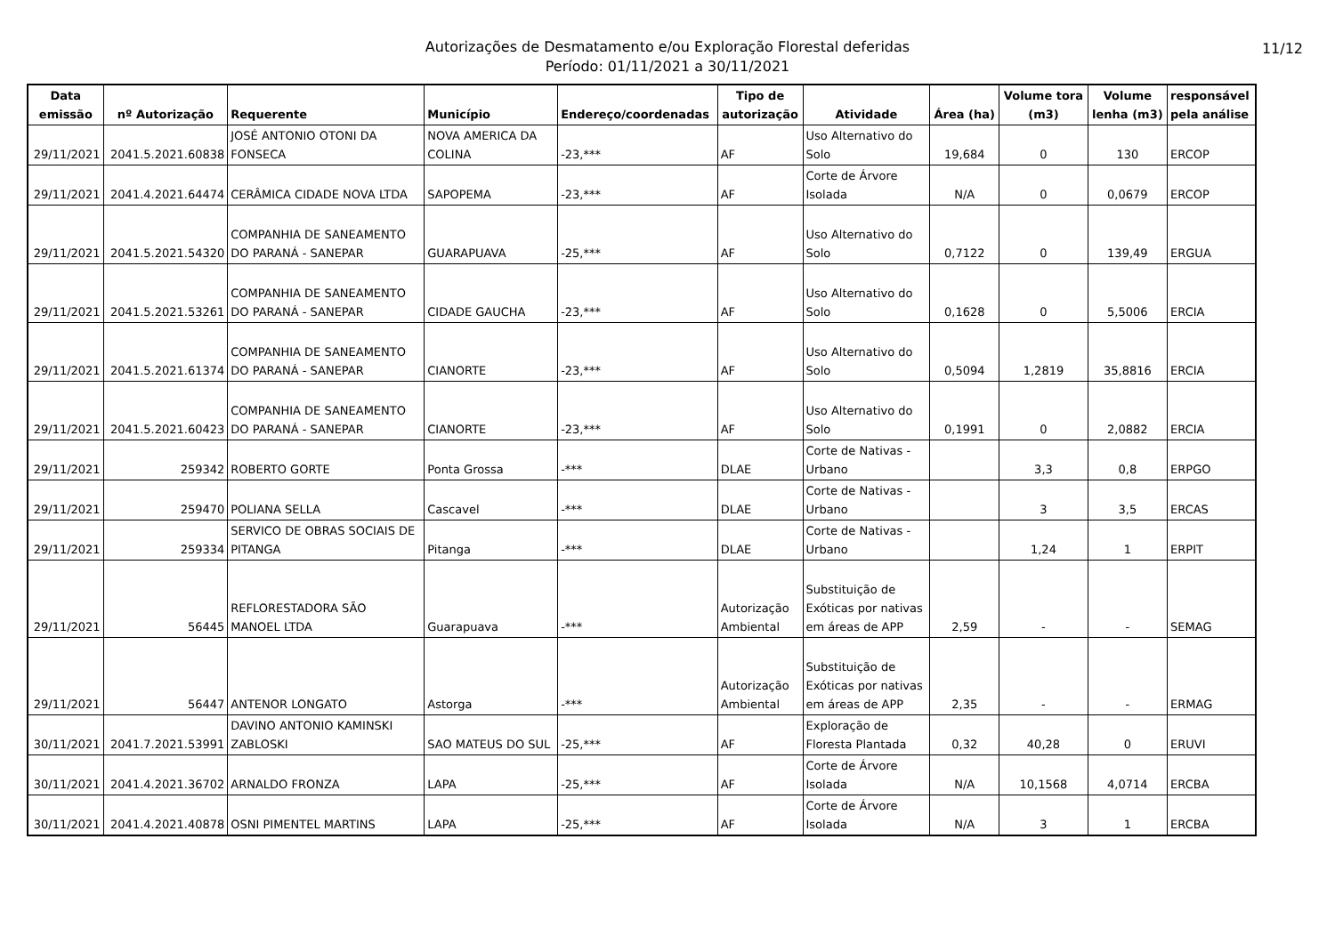11/12 Autorizações de Desmatamento e/ou Exploração Florestal deferidas
Período: 01/11/2021 a 30/11/2021
| Data emissão | nº Autorização | Requerente | Município | Endereço/coordenadas | Tipo de autorização | Atividade | Área (ha) | Volume tora (m3) | Volume lenha (m3) | responsável pela análise |
| --- | --- | --- | --- | --- | --- | --- | --- | --- | --- | --- |
| 29/11/2021 | 2041.5.2021.60838 | JOSÉ ANTONIO OTONI DA FONSECA | NOVA AMERICA DA COLINA | -23,*** | AF | Uso Alternativo do Solo | 19,684 | 0 | 130 | ERCOP |
| 29/11/2021 | 2041.4.2021.64474 | CERÂMICA CIDADE NOVA LTDA | SAPOPEMA | -23,*** | AF | Corte de Árvore Isolada | N/A | 0 | 0,0679 | ERCOP |
| 29/11/2021 | 2041.5.2021.54320 | COMPANHIA DE SANEAMENTO DO PARANÁ - SANEPAR | GUARAPUAVA | -25,*** | AF | Uso Alternativo do Solo | 0,7122 | 0 | 139,49 | ERGUA |
| 29/11/2021 | 2041.5.2021.53261 | COMPANHIA DE SANEAMENTO DO PARANÁ - SANEPAR | CIDADE GAUCHA | -23,*** | AF | Uso Alternativo do Solo | 0,1628 | 0 | 5,5006 | ERCIA |
| 29/11/2021 | 2041.5.2021.61374 | COMPANHIA DE SANEAMENTO DO PARANÁ - SANEPAR | CIANORTE | -23,*** | AF | Uso Alternativo do Solo | 0,5094 | 1,2819 | 35,8816 | ERCIA |
| 29/11/2021 | 2041.5.2021.60423 | COMPANHIA DE SANEAMENTO DO PARANÁ - SANEPAR | CIANORTE | -23,*** | AF | Uso Alternativo do Solo | 0,1991 | 0 | 2,0882 | ERCIA |
| 29/11/2021 | 259342 | ROBERTO GORTE | Ponta Grossa | -*** | DLAE | Corte de Nativas - Urbano | | 3,3 | 0,8 | ERPGO |
| 29/11/2021 | 259470 | POLIANA SELLA | Cascavel | -*** | DLAE | Corte de Nativas - Urbano | | 3 | 3,5 | ERCAS |
| 29/11/2021 | 259334 | SERVICO DE OBRAS SOCIAIS DE PITANGA | Pitanga | -*** | DLAE | Corte de Nativas - Urbano | | 1,24 | 1 | ERPIT |
| 29/11/2021 | 56445 | REFLORESTADORA SÃO MANOEL LTDA | Guarapuava | -*** | Autorização Ambiental | Substituição de Exóticas por nativas em áreas de APP | 2,59 | - | - | SEMAG |
| 29/11/2021 | 56447 | ANTENOR LONGATO | Astorga | -*** | Autorização Ambiental | Substituição de Exóticas por nativas em áreas de APP | 2,35 | - | - | ERMAG |
| 30/11/2021 | 2041.7.2021.53991 | DAVINO ANTONIO KAMINSKI ZABLOSKI | SAO MATEUS DO SUL | -25,*** | AF | Exploração de Floresta Plantada | 0,32 | 40,28 | 0 | ERUVI |
| 30/11/2021 | 2041.4.2021.36702 | ARNALDO FRONZA | LAPA | -25,*** | AF | Corte de Árvore Isolada | N/A | 10,1568 | 4,0714 | ERCBA |
| 30/11/2021 | 2041.4.2021.40878 | OSNI PIMENTEL MARTINS | LAPA | -25,*** | AF | Corte de Árvore Isolada | N/A | 3 | 1 | ERCBA |